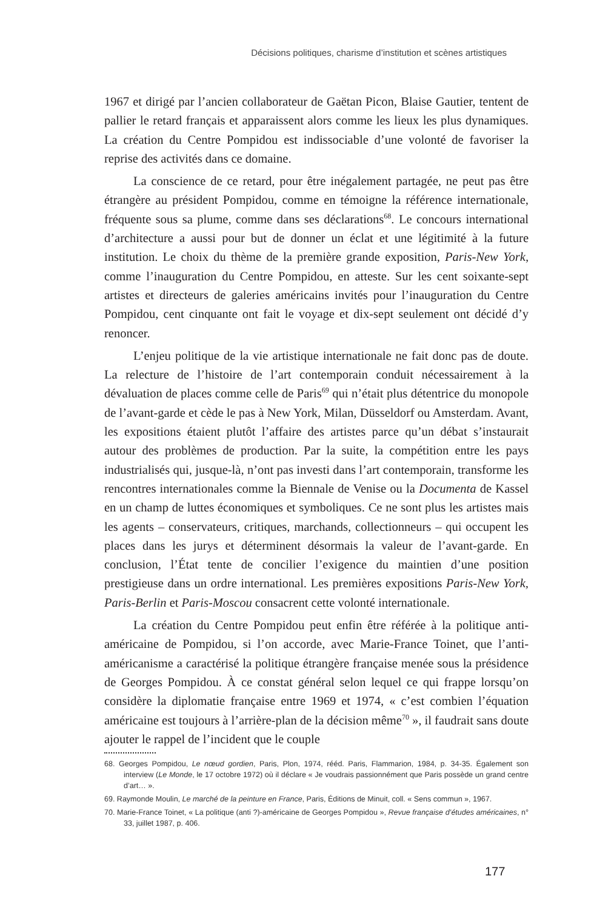Décisions politiques, charisme d’institution et scènes artistiques
1967 et dirigé par l’ancien collaborateur de Gaëtan Picon, Blaise Gautier, tentent de pallier le retard français et apparaissent alors comme les lieux les plus dynamiques. La création du Centre Pompidou est indissociable d’une volonté de favoriser la reprise des activités dans ce domaine.
La conscience de ce retard, pour être inégalement partagée, ne peut pas être étrangère au président Pompidou, comme en témoigne la référence internationale, fréquente sous sa plume, comme dans ses déclarations<sup>68</sup>. Le concours international d’architecture a aussi pour but de donner un éclat et une légitimité à la future institution. Le choix du thème de la première grande exposition, Paris-New York, comme l’inauguration du Centre Pompidou, en atteste. Sur les cent soixante-sept artistes et directeurs de galeries américains invités pour l’inauguration du Centre Pompidou, cent cinquante ont fait le voyage et dix-sept seulement ont décidé d’y renoncer.
L’enjeu politique de la vie artistique internationale ne fait donc pas de doute. La relecture de l’histoire de l’art contemporain conduit nécessairement à la dévaluation de places comme celle de Paris<sup>69</sup> qui n’était plus détentrice du monopole de l’avant-garde et cède le pas à New York, Milan, Düsseldorf ou Amsterdam. Avant, les expositions étaient plutôt l’affaire des artistes parce qu’un débat s’instaurait autour des problèmes de production. Par la suite, la compétition entre les pays industrialisés qui, jusque-là, n’ont pas investi dans l’art contemporain, transforme les rencontres internationales comme la Biennale de Venise ou la Documenta de Kassel en un champ de luttes économiques et symboliques. Ce ne sont plus les artistes mais les agents – conservateurs, critiques, marchands, collectionneurs – qui occupent les places dans les jurys et déterminent désormais la valeur de l’avant-garde. En conclusion, l’État tente de concilier l’exigence du maintien d’une position prestigieuse dans un ordre international. Les premières expositions Paris-New York, Paris-Berlin et Paris-Moscou consacrent cette volonté internationale.
La création du Centre Pompidou peut enfin être référée à la politique anti-américaine de Pompidou, si l’on accorde, avec Marie-France Toinet, que l’anti-américanisme a caractérisé la politique étrangère française menée sous la présidence de Georges Pompidou. À ce constat général selon lequel ce qui frappe lorsqu’on considère la diplomatie française entre 1969 et 1974, « c’est combien l’équation américaine est toujours à l’arrière-plan de la décision même<sup>70</sup> », il faudrait sans doute ajouter le rappel de l’incident que le couple
68. Georges Pompidou, Le nœud gordien, Paris, Plon, 1974, rééd. Paris, Flammarion, 1984, p. 34-35. Également son interview (Le Monde, le 17 octobre 1972) où il déclare « Je voudrais passionnément que Paris possède un grand centre d’art… ».
69. Raymonde Moulin, Le marché de la peinture en France, Paris, Éditions de Minuit, coll. « Sens commun », 1967.
70. Marie-France Toinet, « La politique (anti ?)-américaine de Georges Pompidou », Revue française d’études américaines, n° 33, juillet 1987, p. 406.
177